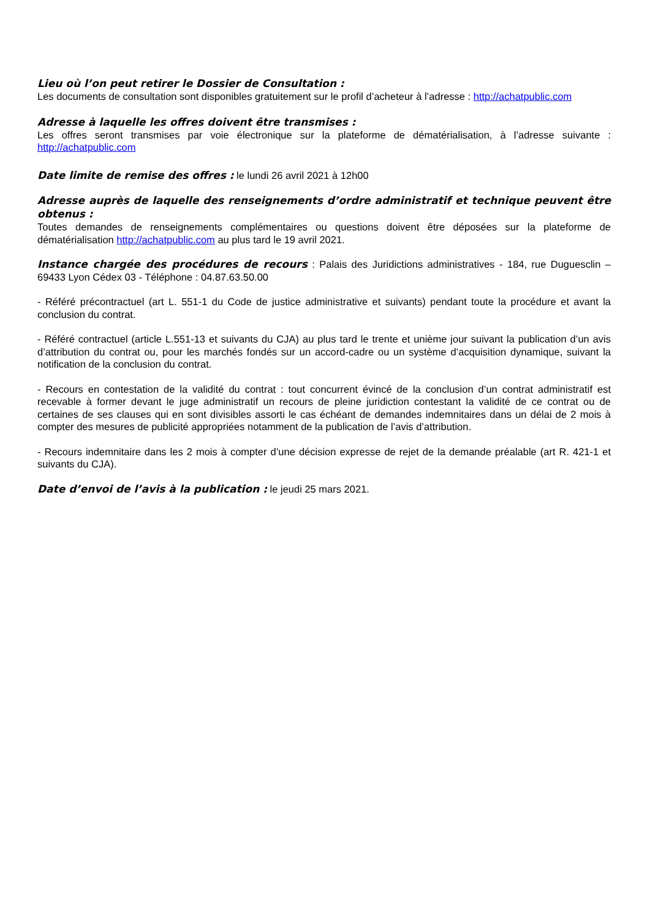Lieu où l’on peut retirer le Dossier de Consultation :
Les documents de consultation sont disponibles gratuitement sur le profil d’acheteur à l’adresse : http://achatpublic.com
Adresse à laquelle les offres doivent être transmises :
Les offres seront transmises par voie électronique sur la plateforme de dématérialisation, à l’adresse suivante : http://achatpublic.com
Date limite de remise des offres : le lundi 26 avril 2021 à 12h00
Adresse auprès de laquelle des renseignements d’ordre administratif et technique peuvent être obtenus :
Toutes demandes de renseignements complémentaires ou questions doivent être déposées sur la plateforme de dématérialisation http://achatpublic.com au plus tard le 19 avril 2021.
Instance chargée des procédures de recours : Palais des Juridictions administratives - 184, rue Duguesclin – 69433 Lyon Cédex 03 - Téléphone : 04.87.63.50.00
- Référé précontractuel (art L. 551-1 du Code de justice administrative et suivants) pendant toute la procédure et avant la conclusion du contrat.
- Référé contractuel (article L.551-13 et suivants du CJA) au plus tard le trente et unième jour suivant la publication d’un avis d’attribution du contrat ou, pour les marchés fondés sur un accord-cadre ou un système d’acquisition dynamique, suivant la notification de la conclusion du contrat.
- Recours en contestation de la validité du contrat : tout concurrent évincé de la conclusion d’un contrat administratif est recevable à former devant le juge administratif un recours de pleine juridiction contestant la validité de ce contrat ou de certaines de ses clauses qui en sont divisibles assorti le cas échéant de demandes indemnitaires dans un délai de 2 mois à compter des mesures de publicité appropriées notamment de la publication de l’avis d’attribution.
- Recours indemnitaire dans les 2 mois à compter d’une décision expresse de rejet de la demande préalable (art R. 421-1 et suivants du CJA).
Date d’envoi de l’avis à la publication : le jeudi 25 mars 2021.